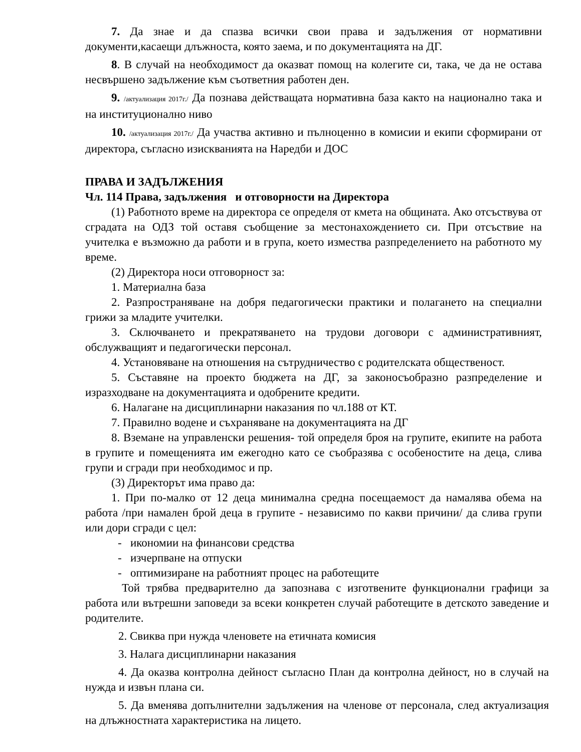7. Да знае и да спазва всички свои права и задължения от нормативни документи,касаещи длъжноста, която заема, и по документацията на ДГ.
8. В случай на необходимост да оказват помощ на колегите си, така, че да не остава несвършено задължение към съответния работен ден.
9. /актуализация 2017г./ Да познава действащата нормативна база както на национално така и на институционално ниво
10. /актуализация 2017г./ Да участва активно и пълноценно в комисии и екипи сформирани от директора, съгласно изискванията на Наредби и ДОС
ПРАВА И ЗАДЪЛЖЕНИЯ
Чл. 114 Права, задължения и отговорности на Директора
(1) Работното време на директора се определя от кмета на общината. Ако отсъствува от сградата на ОДЗ той оставя съобщение за местонахождението си. При отсъствие на учителка е възможно да работи и в група, което измества разпределението на работното му време.
(2) Директора носи отговорност за:
1. Материална база
2. Разпространяване на добря педагогически практики и полагането на специални грижи за младите учителки.
3. Сключването и прекратяването на трудови договори с административният, обслужващият и педагогически персонал.
4. Установяване на отношения на сътрудничество с родителската общественост.
5. Съставяне на проекто бюджета на ДГ, за законосъобразно разпределение и изразходване на документацията и одобрените кредити.
6. Налагане на дисциплинарни наказания по чл.188 от КТ.
7. Правилно водене и съхраняване на документацията на ДГ
8. Вземане на управленски решения- той определя броя на групите, екипите на работа в групите и помещенията им ежегодно като се съобразява с особеностите на деца, слива групи и сгради при необходимос и пр.
(3) Директорът има право да:
1. При по-малко от 12 деца минимална средна посещаемост да намалява обема на работа /при намален брой деца в групите - независимо по какви причини/ да слива групи или дори сгради с цел:
- икономии на финансови средства
- изчерпване на отпуски
- оптимизиране на работният процес на работещите
Той трябва предварително да запознава с изготвените функционални графици за работа или вътрешни заповеди за всеки конкретен случай работещите в детското заведение и родителите.
2. Свиква при нужда членовете на етичната комисия
3. Налага дисциплинарни наказания
4. Да оказва контролна дейност съгласно План да контролна дейност, но в случай на нужда и извън плана си.
5. Да вменява допълнителни задължения на членове от персонала, след актуализация на длъжностната характеристика на лицето.